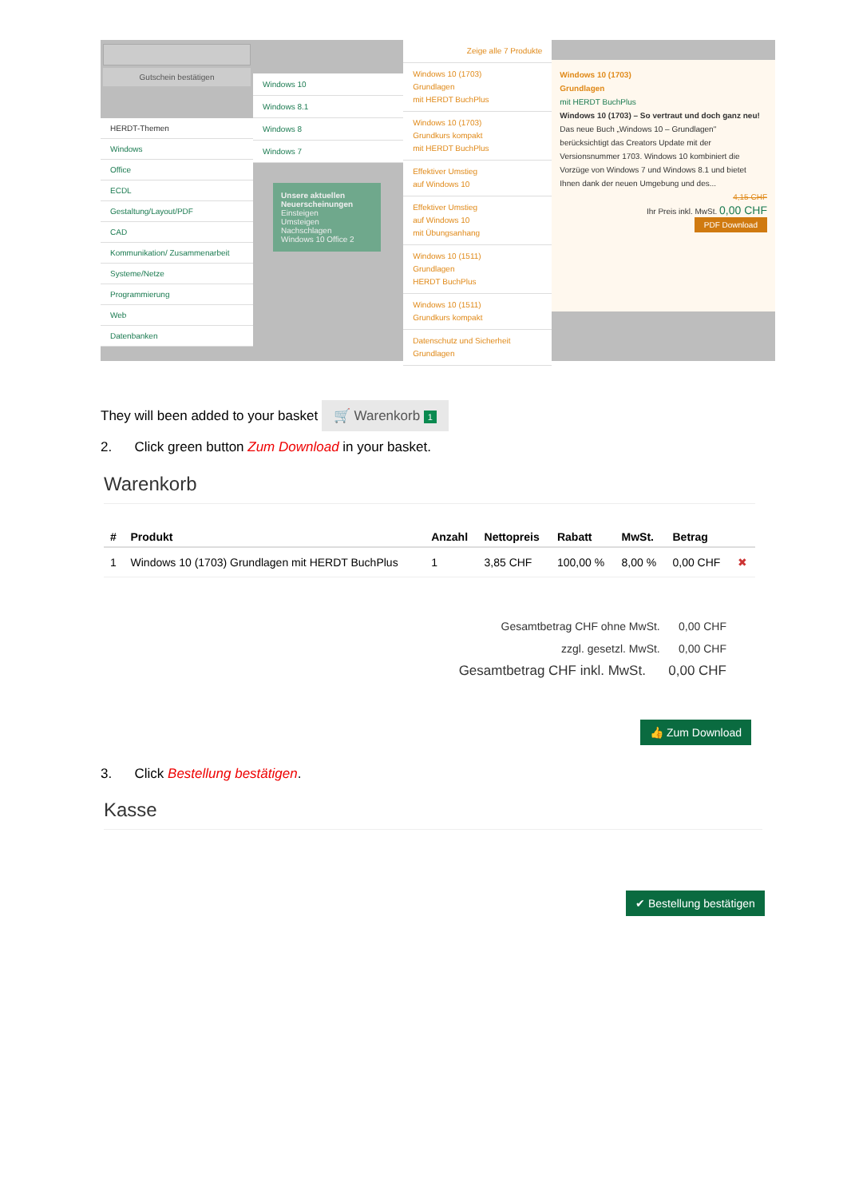Gutschein bestätigen
HERDT-Themen
Windows
Office
ECDL
Gestaltung/Layout/PDF
CAD
Kommunikation/ Zusammenarbeit
Systeme/Netze
Programmierung
Web
Datenbanken
Windows 10
Windows 8.1
Windows 8
Windows 7
Unsere aktuellen Neuerscheinungen
Einsteigen
Umsteigen
Nachschlagen
Windows 10 Office 2
Zeige alle 7 Produkte
Windows 10 (1703)
Grundlagen
mit HERDT BuchPlus
Windows 10 (1703)
Grundkurs kompakt
mit HERDT BuchPlus
Effektiver Umstieg
auf Windows 10
Effektiver Umstieg
auf Windows 10
mit Übungsanhang
Windows 10 (1511)
Grundlagen
HERDT BuchPlus
Windows 10 (1511)
Grundkurs kompakt
Datenschutz und Sicherheit
Grundlagen
Windows 10 (1703)
Grundlagen
mit HERDT BuchPlus
Windows 10 (1703) – So vertraut und doch ganz neu!
Das neue Buch „Windows 10 – Grundlagen" berücksichtigt das Creators Update mit der Versionsnummer 1703. Windows 10 kombiniert die Vorzüge von Windows 7 und Windows 8.1 und bietet Ihnen dank der neuen Umgebung und des...
4,15 CHF
Ihr Preis inkl. MwSt. 0,00 CHF
PDF Download
They will been added to your basket 🛒 Warenkorb 1
2. Click green button Zum Download in your basket.
Warenkorb
| # | Produkt | Anzahl | Nettopreis | Rabatt | MwSt. | Betrag | |
| --- | --- | --- | --- | --- | --- | --- | --- |
| 1 | Windows 10 (1703) Grundlagen mit HERDT BuchPlus | 1 | 3,85 CHF | 100,00 % | 8,00 % | 0,00 CHF | ✖ |
Gesamtbetrag CHF ohne MwSt. 0,00 CHF
zzgl. gesetzl. MwSt. 0,00 CHF
Gesamtbetrag CHF inkl. MwSt. 0,00 CHF
👍 Zum Download
3. Click Bestellung bestätigen.
Kasse
✔ Bestellung bestätigen